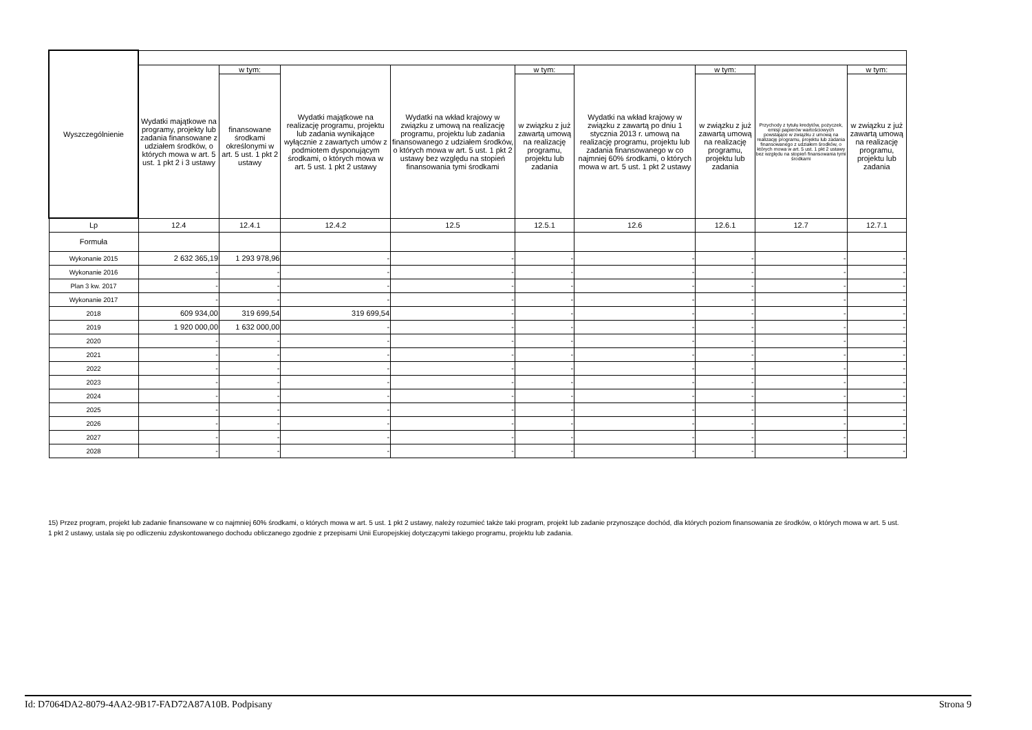| Wyszczególnienie | | | | | | | | | |
| --- | --- | --- | --- | --- | --- | --- | --- | --- | --- |
| | Wydatki majątkowe na programy, projekty lub zadania finansowane z udziałem środków, o których mowa w art. 5 ust. 1 pkt 2 i 3 ustawy | w tym: | Wydatki majątkowe na realizację programu, projektu lub zadania wynikające wyłącznie z zawartych umów z podmiotem dysponującym środkami, o których mowa w art. 5 ust. 1 pkt 2 ustawy | Wydatki na wkład krajowy w związku z umową na realizację programu, projektu lub zadania finansowanego z udziałem środków, o których mowa w art. 5 ust. 1 pkt 2 ustawy bez względu na stopień finansowania tymi środkami | w tym: | Wydatki na wkład krajowy w związku z zawartą po dniu 1 stycznia 2013 r. umową na realizację programu, projektu lub zadania finansowanego w co najmniej 60% środkami, o których mowa w art. 5 ust. 1 pkt 2 ustawy | w tym: | Przychody z tytułu kredytów, pożyczek, emisji papierów wartościowych powstające w związku z umową na realizację programu, projektu lub zadania finansowanego z udziałem środków, o których mowa w art. 5 ust. 1 pkt 2 ustawy bez względu na stopień finansowania tymi środkami | w tym: |
| | | finansowane środkami określonymi w art. 5 ust. 1 pkt 2 ustawy | | | w związku z już zawartą umową na realizację programu, projektu lub zadania | | w związku z już zawartą umową na realizację programu, projektu lub zadania | | w związku z już zawartą umową na realizację programu, projektu lub zadania |
| Lp | 12.4 | 12.4.1 | 12.4.2 | 12.5 | 12.5.1 | 12.6 | 12.6.1 | 12.7 | 12.7.1 |
| Formuła | | | | | | | | | |
| Wykonanie 2015 | 2 632 365,19 | 1 293 978,96 | - | - | - | - | - | - | - |
| Wykonanie 2016 | - | - | - | - | - | - | - | - | - |
| Plan 3 kw. 2017 | - | - | - | - | - | - | - | - | - |
| Wykonanie 2017 | - | - | - | - | - | - | - | - | - |
| 2018 | 609 934,00 | 319 699,54 | 319 699,54 | - | - | - | - | - | - |
| 2019 | 1 920 000,00 | 1 632 000,00 | - | - | - | - | - | - | - |
| 2020 | - | - | - | - | - | - | - | - | - |
| 2021 | - | - | - | - | - | - | - | - | - |
| 2022 | - | - | - | - | - | - | - | - | - |
| 2023 | - | - | - | - | - | - | - | - | - |
| 2024 | - | - | - | - | - | - | - | - | - |
| 2025 | - | - | - | - | - | - | - | - | - |
| 2026 | - | - | - | - | - | - | - | - | - |
| 2027 | - | - | - | - | - | - | - | - | - |
| 2028 | - | - | - | - | - | - | - | - | - |
15) Przez program, projekt lub zadanie finansowane w co najmniej 60% środkami, o których mowa w art. 5 ust. 1 pkt 2 ustawy, należy rozumieć także taki program, projekt lub zadanie przynoszące dochód, dla których poziom finansowania ze środków, o których mowa w art. 5 ust. 1 pkt 2 ustawy, ustala się po odliczeniu zdyskontowanego dochodu obliczanego zgodnie z przepisami Unii Europejskiej dotyczącymi takiego programu, projektu lub zadania.
Id: D7064DA2-8079-4AA2-9B17-FAD72A87A10B. Podpisany Strona 9